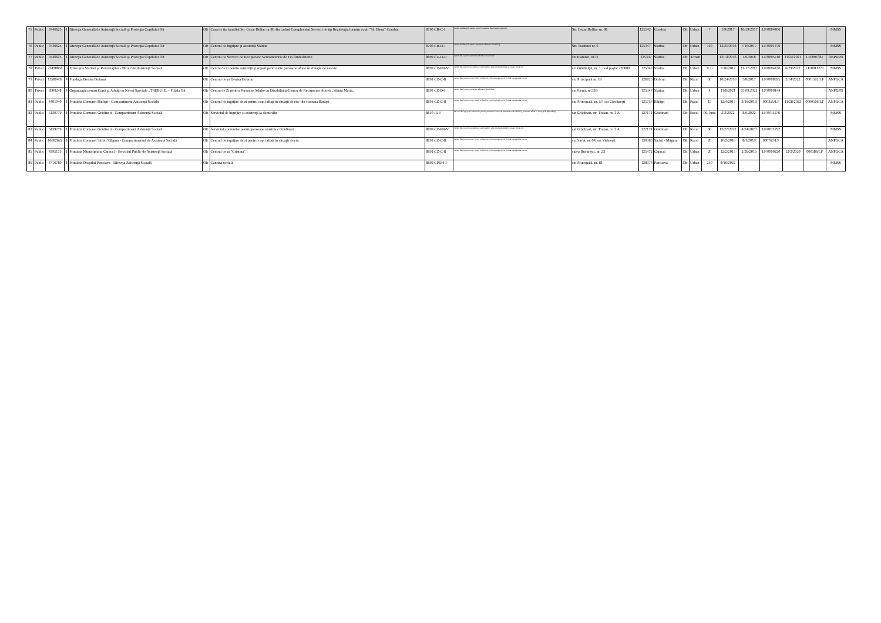| 75 | Public | 9746625 | 1 | Direcţia Generală de Asistenţă Socială şi Protecţia Copilului Olt | Olt | Casa de tip familial Str. Cezar Boliac nr 86 din cadrul Complexului Servicii de tip Rezidenţial pentru copii "Sf. Elena" Corabia | 8790 CR-C-I | Centre rezidenţiale pentru copii în sistemul de protecţie specială | Str. Cezar Bolliac nr. 86 | 125542 | Corabia | Olt | Urban | 7 | 1/9/2017 | 10/19/2017 | LF/0004406 | | | MMSS |
| 76 | Public | 9746625 | 1 | Direcţia Generală de Asistenţă Socială şi Protecţia Copilului Olt | Olt | Centrul de îngrijire şi asistenţă Slatina | 8790 CR-D-I | Centre rezidenţiale pentru persoane adulte cu dizabilităţi | Str. Toamnei nr. 6 | 125347 | Slatina | Olt | Urban | 110 | 12/21/2016 | 7/10/2017 | LF/0001479 | | | MMSS |
| 77 | Public | 9746625 | 1 | Direcţia Generală de Asistenţă Socială şi Protecţia Copilului Olt | Olt | Centrul de Servicii de Recuperare Neuromotorie de Tip Ambulatoriu | 8899 CZ-D-II | Centre de zi pentru persoane adulte cu dizabilitati | str.Toamnei, nr.11 | 125347 | Slatina | Olt | Urban | | 12/14/2016 | 1/9/2018 | LF/0005710 | 11/24/2021 | LF0001367 | ANPDPD |
| 78 | Privat | 22430858 | 5 | Episcopia Slatinei şi Romanaţilor - Biroul de Asistenţă Socială | Olt | Centru de zi pentru asistenţă şi suport pentru alte persoane aflate în situaţie de nevoie | 8899 CZ-PN-V | Centre de zi pentru asistenţă şi suport pentru alte persoane aflate în situaţii de nevoie | str. Grădiniţei, nr. 1, cod poştal 230080 | 125347 | Slatina | Olt | Urban | 3/ zi | 7/10/2017 | 11/17/2017 | LF/0004430 | 6/29/2022 | LF/0011271 | MMSS |
| 79 | Privat | 11580469 | 4 | Fundaţia Denisa Dobrun | Olt | Centrul de zi Denisa Dobrun | 8891 CZ-C-II | Centre de zi pentru copii: copii în familie, copii separaţi sau în risc de separare de părinţi | str. Principală nr. 19 | 126825 | Dobrun | Olt | Rural | 60 | 10/24/2016 | 5/8/2017 | LF/0008395 | 2/14/2022 | 0001582/LF | ANPDCA |
| 80 | Privat | 8509248 | 4 | Organizaţia pentru Copii şi Adulţi cu Nevoi Speciale „TREBUIE„ - Filiala Olt | Olt | Centru de Zi pentru Persoane Adulte cu Dizabilităţi-Centru de Recuperare Activă „Sfânta Maria„ | 8899 CZ-D-I | Centre de zi pentru persoane adulte cu dizabilitati | str.Poenii, nr.32B | 125347 | Slatina | Olt | Urban | 4 | 11/8/2021 | 05.09.2022 | LF/0000144 | | | ANPDPD |
| 81 | Public | 4491040 | 1 | Primăria Comunei Bărăşti - Compartiment Asistenţă Socială | Olt | Centrul de îngrijire de zi pentru copii aflaţi în situaţii de risc din comuna Bărăşti | 8891 CZ-C-II | Centre de zi pentru copii: copii în familie, copii separaţi sau în risc de separare de părinţi | str. Principală, nr. 57, sat Ciocăneşti | 125757 | Bărăşti | Olt | Rural | 15 | 12/4/2017 | 3/16/2018 | 000355/LF | 11/28/2022 | 0000566/LF | ANPDCA |
| 82 | Public | 5139779 | 1 | Primăria Comunei Grădinari - Compartiment Asistenţă Socială | Olt | Serviciul de îngrijire şi asistenţă la domiciliu | 8810 ID-I | Servicii de îngrijire la domiciliu pentru persoane vârstnice, persoane cu dizabilităţi, persoane aflate în situaţie de dependenţă | sat Grădinari, str. Traian, nr. 3 A | 127171 | Grădinari | Olt | Rural | 06/ luna | 2/3/2022 | 8/9/2022 | LF/0011276 | | | MMSS |
| 83 | Public | 5139779 | 1 | Primăria Comunei Grădinari - Compartiment Asistenţă Socială | Olt | Serviciul comunitar pentru persoane vârstnice Grădinari | 8899 CZ-PN-V | Centre de zi pentru asistenţă şi suport pentru alte persoane aflate în situaţii de nevoie | sat Grădinari, str. Traian, nr. 3 A | 127171 | Grădinari | Olt | Rural | 60 | 12/27/2022 | 4/24/2023 | LF/0011292 | | | MMSS |
| 84 | Public | 16602622 | 1 | Primăria Comunei Sârbii Măgura - Compartimentul de Asistenţă Socială | Olt | Centrul de îngrijire de zi pentru copii aflaţi în situaţii de risc | 8891 CZ-C-II | Centre de zi pentru copii: copii în familie, copii separaţi sau în risc de separare de părinţi | str. Sârbi, nr. 04, sat Vităneşti | 130366 | Sârbii - Măgura | Olt | Rural | 20 | 10/2/2018 | 8/1/2019 | 000767/LF | | | ANPDCA |
| 85 | Public | 4395175 | 1 | Primăria Municipiului Caracal - Serviciul Public de Asistenţă Socială | Olt | Centrul de zi "Cristina" | 8891 CZ-C-II | Centre de zi pentru copii: copii în familie, copii separaţi sau în risc de separare de părinţi | calea Bucureşti, nr. 23 | 125472 | Caracal | Olt | Urban | 20 | 12/2/2015 | 2/26/2016 | LF/0000220 | 12/2/2020 | 000386/LF | ANPDCA |
| 86 | Public | 4716780 | 1 | Primăria Oraşului Potcoava - Direcţia Asistenţă Socială | Olt | Cantina socială | 8899 CPDH-I | | str. Principală, nr. 81 | 128374 | Potcoava | Olt | Urban | 250 | 8/16/2022 | | | | | MMSS |